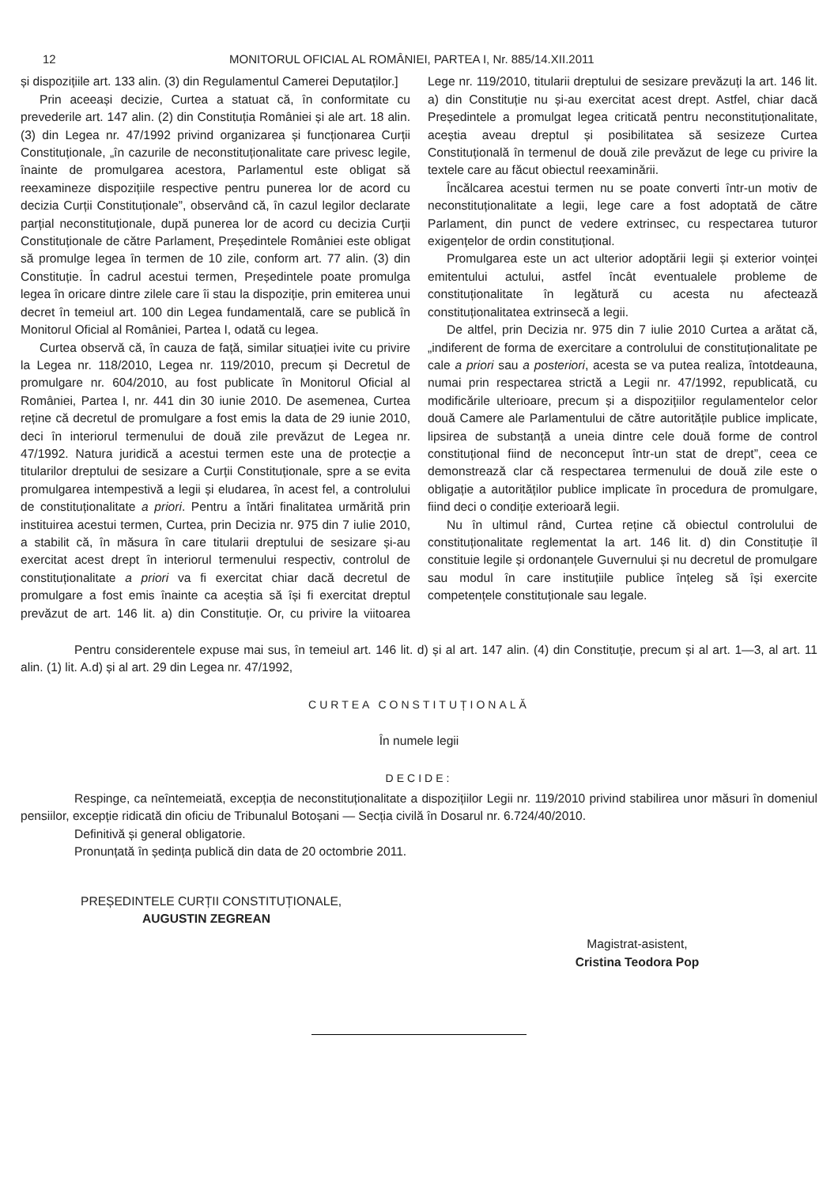12 MONITORUL OFICIAL AL ROMÂNIEI, PARTEA I, Nr. 885/14.XII.2011
și dispozițiile art. 133 alin. (3) din Regulamentul Camerei Deputaților.]
Prin aceeași decizie, Curtea a statuat că, în conformitate cu prevederile art. 147 alin. (2) din Constituția României și ale art. 18 alin. (3) din Legea nr. 47/1992 privind organizarea și funcționarea Curții Constituționale, „în cazurile de neconstituționalitate care privesc legile, înainte de promulgarea acestora, Parlamentul este obligat să reexamineze dispozițiile respective pentru punerea lor de acord cu decizia Curții Constituționale”, observând că, în cazul legilor declarate parțial neconstituționale, după punerea lor de acord cu decizia Curții Constituționale de către Parlament, Președintele României este obligat să promulge legea în termen de 10 zile, conform art. 77 alin. (3) din Constituție. În cadrul acestui termen, Președintele poate promulga legea în oricare dintre zilele care îi stau la dispoziție, prin emiterea unui decret în temeiul art. 100 din Legea fundamentală, care se publică în Monitorul Oficial al României, Partea I, odată cu legea.
Curtea observă că, în cauza de față, similar situației ivite cu privire la Legea nr. 118/2010, Legea nr. 119/2010, precum și Decretul de promulgare nr. 604/2010, au fost publicate în Monitorul Oficial al României, Partea I, nr. 441 din 30 iunie 2010. De asemenea, Curtea reține că decretul de promulgare a fost emis la data de 29 iunie 2010, deci în interiorul termenului de două zile prevăzut de Legea nr. 47/1992. Natura juridică a acestui termen este una de protecție a titularilor dreptului de sesizare a Curții Constituționale, spre a se evita promulgarea intempestivă a legii și eludarea, în acest fel, a controlului de constituționalitate a priori. Pentru a întări finalitatea urmărită prin instituirea acestui termen, Curtea, prin Decizia nr. 975 din 7 iulie 2010, a stabilit că, în măsura în care titularii dreptului de sesizare și-au exercitat acest drept în interiorul termenului respectiv, controlul de constituționalitate a priori va fi exercitat chiar dacă decretul de promulgare a fost emis înainte ca aceștia să își fi exercitat dreptul prevăzut de art. 146 lit. a) din Constituție. Or, cu privire la viitoarea Lege nr. 119/2010, titularii dreptului de sesizare prevăzuți la art. 146 lit. a) din Constituție nu și-au exercitat acest drept. Astfel, chiar dacă Președintele a promulgat legea criticată pentru neconstituționalitate, aceștia aveau dreptul și posibilitatea să sesizeze Curtea Constituțională în termenul de două zile prevăzut de lege cu privire la textele care au făcut obiectul reexaminării.
Încălcarea acestui termen nu se poate converti într-un motiv de neconstituționalitate a legii, lege care a fost adoptată de către Parlament, din punct de vedere extrinsec, cu respectarea tuturor exigențelor de ordin constituțional.
Promulgarea este un act ulterior adoptării legii și exterior voinței emitentului actului, astfel încât eventualele probleme de constituționalitate în legătură cu acesta nu afectează constituționalitatea extrinsecă a legii.
De altfel, prin Decizia nr. 975 din 7 iulie 2010 Curtea a arătat că, „indiferent de forma de exercitare a controlului de constituționalitate pe cale a priori sau a posteriori, acesta se va putea realiza, întotdeauna, numai prin respectarea strictă a Legii nr. 47/1992, republicată, cu modificările ulterioare, precum și a dispozițiilor regulamentelor celor două Camere ale Parlamentului de către autoritățile publice implicate, lipsirea de substanță a uneia dintre cele două forme de control constituțional fiind de neconceput într-un stat de drept”, ceea ce demonstrează clar că respectarea termenului de două zile este o obligație a autorităților publice implicate în procedura de promulgare, fiind deci o condiție exterioară legii.
Nu în ultimul rând, Curtea reține că obiectul controlului de constituționalitate reglementat la art. 146 lit. d) din Constituție îl constituie legile și ordonanțele Guvernului și nu decretul de promulgare sau modul în care instituțiile publice înțeleg să își exercite competențele constituționale sau legale.
Pentru considerentele expuse mai sus, în temeiul art. 146 lit. d) și al art. 147 alin. (4) din Constituție, precum și al art. 1—3, al art. 11 alin. (1) lit. A.d) și al art. 29 din Legea nr. 47/1992,
CURTEA CONSTITUȚIONALĂ
În numele legii
DECIDE:
Respinge, ca neîntemeiată, excepția de neconstituționalitate a dispozițiilor Legii nr. 119/2010 privind stabilirea unor măsuri în domeniul pensiilor, excepție ridicată din oficiu de Tribunalul Botoșani — Secția civilă în Dosarul nr. 6.724/40/2010.
Definitivă și general obligatorie.
Pronunțată în ședința publică din data de 20 octombrie 2011.
PREȘEDINTELE CURȚII CONSTITUȚIONALE,
AUGUSTIN ZEGREAN
Magistrat-asistent,
Cristina Teodora Pop